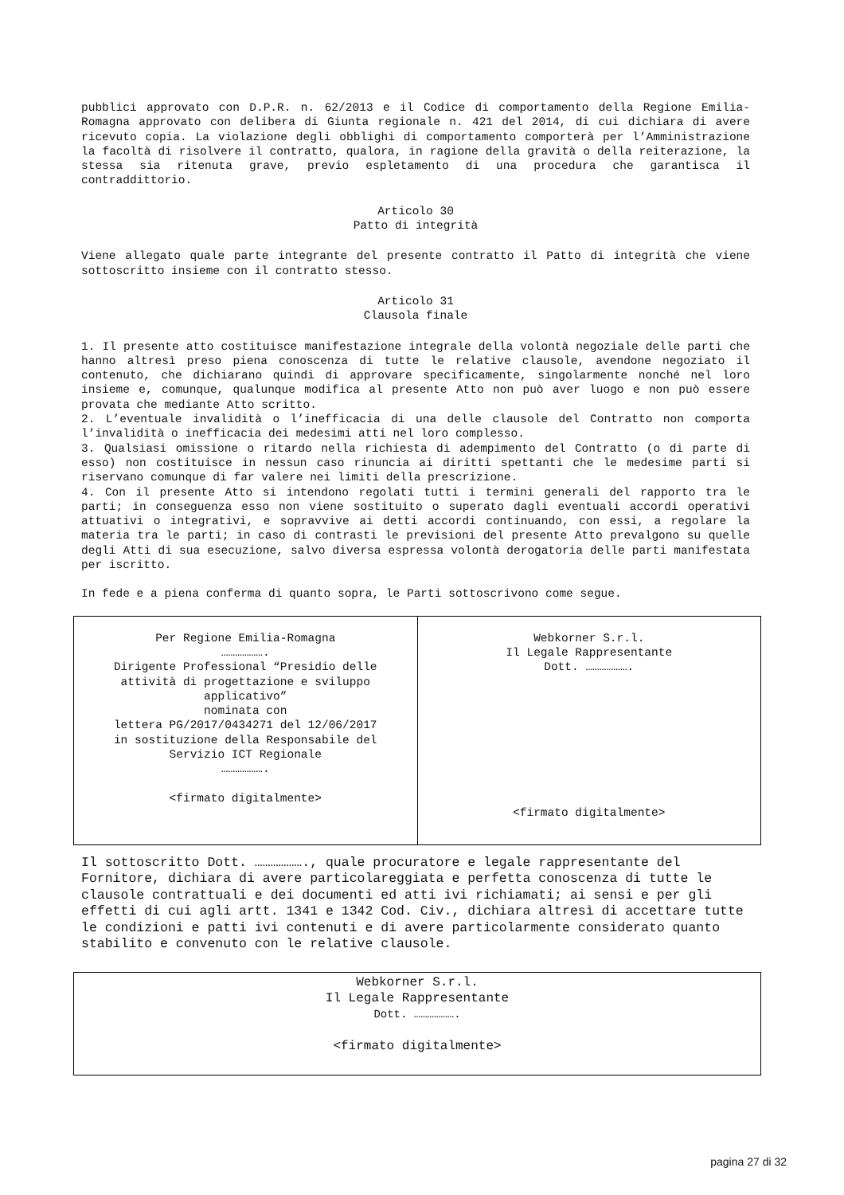pubblici approvato con D.P.R. n. 62/2013 e il Codice di comportamento della Regione Emilia-Romagna approvato con delibera di Giunta regionale n. 421 del 2014, di cui dichiara di avere ricevuto copia. La violazione degli obblighi di comportamento comporterà per l’Amministrazione la facoltà di risolvere il contratto, qualora, in ragione della gravità o della reiterazione, la stessa sia ritenuta grave, previo espletamento di una procedura che garantisca il contraddittorio.
Articolo 30
Patto di integrità
Viene allegato quale parte integrante del presente contratto il Patto di integrità che viene sottoscritto insieme con il contratto stesso.
Articolo 31
Clausola finale
1. Il presente atto costituisce manifestazione integrale della volontà negoziale delle parti che hanno altresì preso piena conoscenza di tutte le relative clausole, avendone negoziato il contenuto, che dichiarano quindi di approvare specificamente, singolarmente nonché nel loro insieme e, comunque, qualunque modifica al presente Atto non può aver luogo e non può essere provata che mediante Atto scritto.
2. L’eventuale invalidità o l’inefficacia di una delle clausole del Contratto non comporta l’invalidità o inefficacia dei medesimi atti nel loro complesso.
3. Qualsiasi omissione o ritardo nella richiesta di adempimento del Contratto (o di parte di esso) non costituisce in nessun caso rinuncia ai diritti spettanti che le medesime parti si riservano comunque di far valere nei limiti della prescrizione.
4. Con il presente Atto si intendono regolati tutti i termini generali del rapporto tra le parti; in conseguenza esso non viene sostituito o superato dagli eventuali accordi operativi attuativi o integrativi, e sopravvive ai detti accordi continuando, con essi, a regolare la materia tra le parti; in caso di contrasti le previsioni del presente Atto prevalgono su quelle degli Atti di sua esecuzione, salvo diversa espressa volontà derogatoria delle parti manifestata per iscritto.
In fede e a piena conferma di quanto sopra, le Parti sottoscrivono come segue.
| Per Regione Emilia-Romagna ………………. Dirigente Professional “Presidio delle attività di progettazione e sviluppo applicativo” nominata con lettera PG/2017/0434271 del 12/06/2017 in sostituzione della Responsabile del Servizio ICT Regionale ………………. <firmato digitalmente> | Webkorner S.r.l. Il Legale Rappresentante Dott. ………………. <firmato digitalmente> |
Il sottoscritto Dott. ………………., quale procuratore e legale rappresentante del Fornitore, dichiara di avere particolareggiata e perfetta conoscenza di tutte le clausole contrattuali e dei documenti ed atti ivi richiamati; ai sensi e per gli effetti di cui agli artt. 1341 e 1342 Cod. Civ., dichiara altresì di accettare tutte le condizioni e patti ivi contenuti e di avere particolarmente considerato quanto stabilito e convenuto con le relative clausole.
| Webkorner S.r.l. Il Legale Rappresentante Dott. ………………. <firmato digitalmente> |
pagina 27 di 32